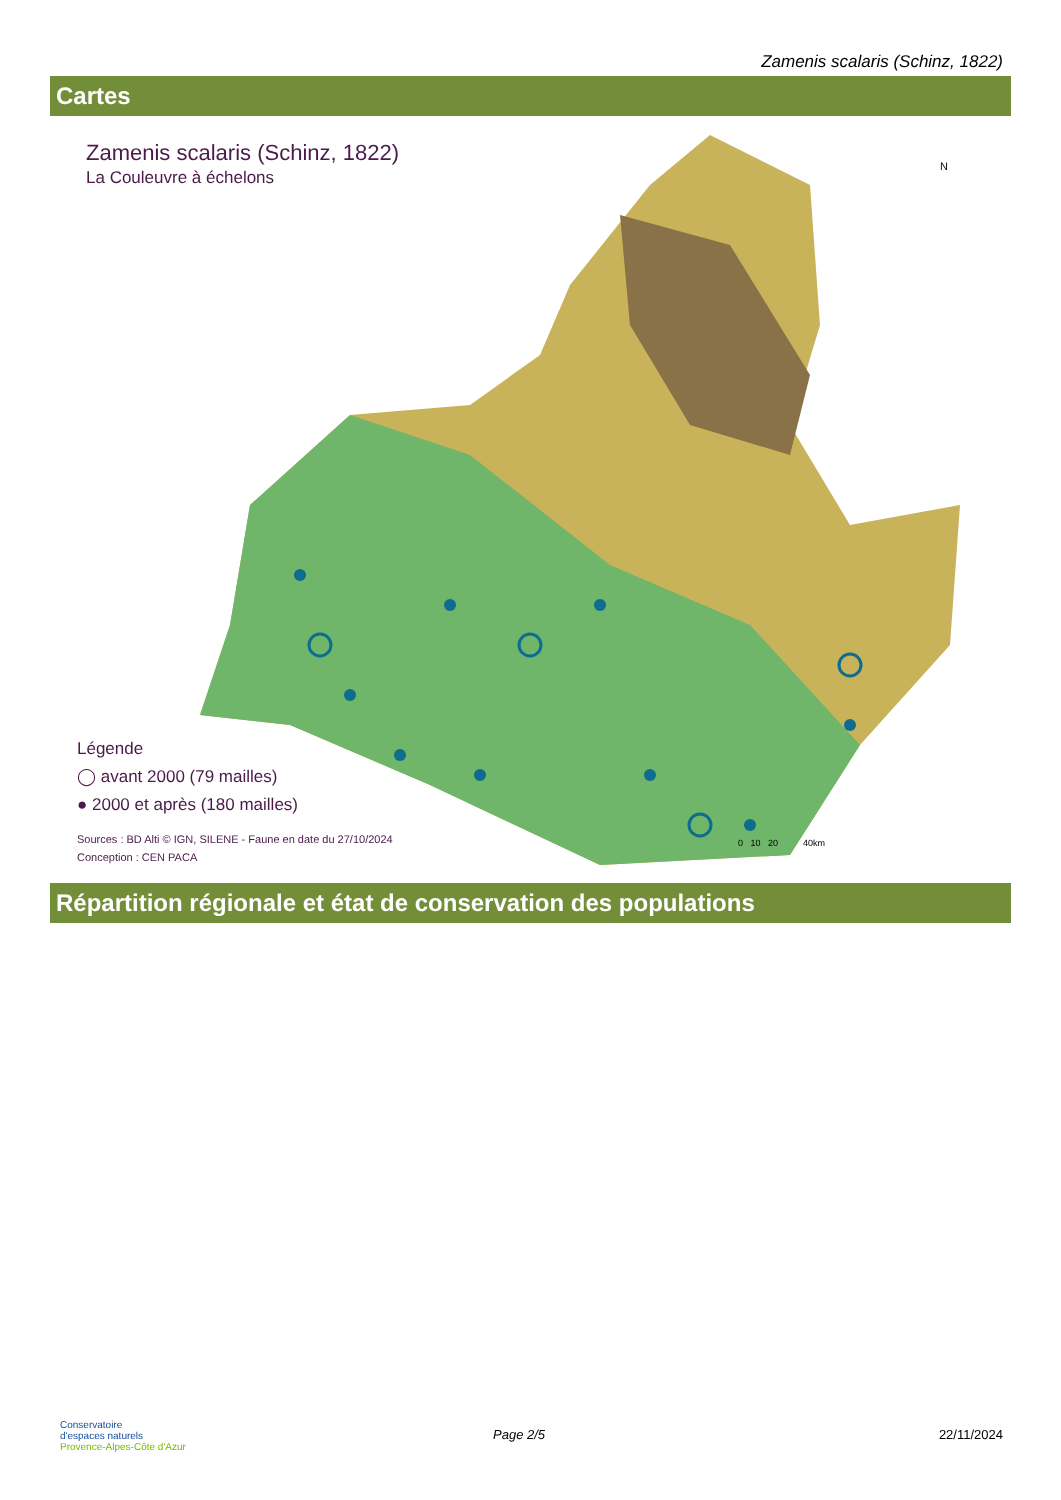Zamenis scalaris (Schinz, 1822)
Cartes
Zamenis scalaris (Schinz, 1822)
La Couleuvre à échelons
N
Légende
◯ avant 2000 (79 mailles)
● 2000 et après (180 mailles)
Sources : BD Alti © IGN, SILENE - Faune en date du 27/10/2024
Conception : CEN PACA
0 10 20 40km
Répartition régionale et état de conservation des populations
Conservatoire
d'espaces naturels
Provence-Alpes-Côte d'Azur
Page 2/5 22/11/2024